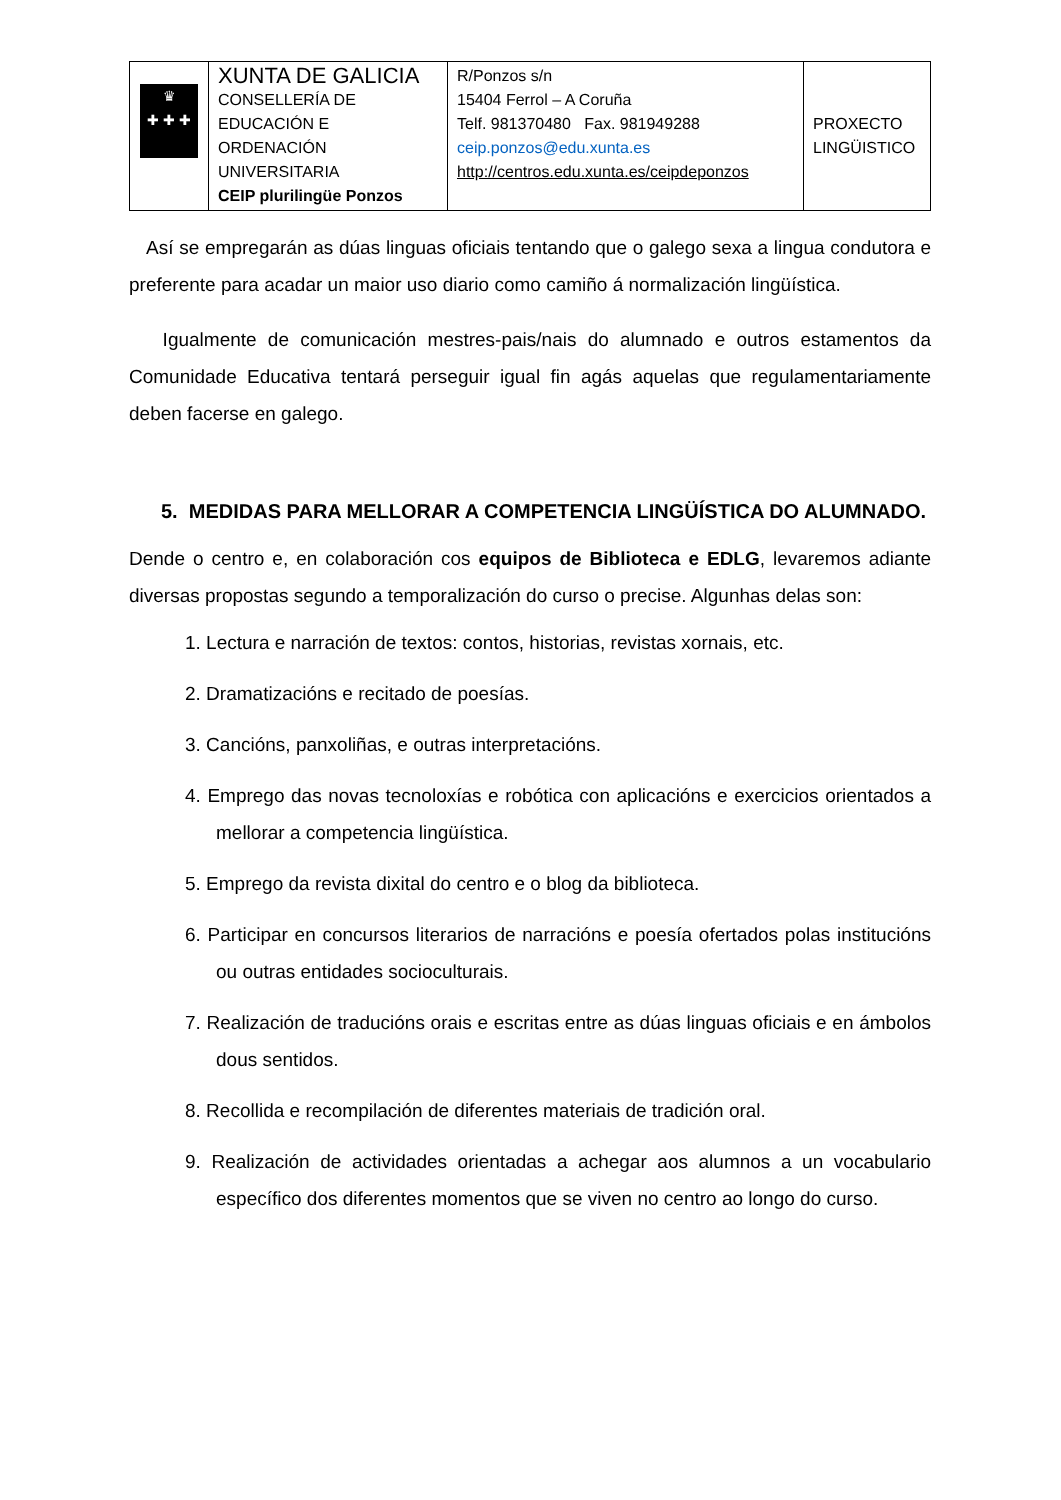| ♛ ✚ ✚ ✚ | XUNTA DE GALICIA CONSELLERÍA DE EDUCACIÓN E ORDENACIÓN UNIVERSITARIA CEIP plurilingüe Ponzos | R/Ponzos s/n 15404 Ferrol – A Coruña Telf. 981370480 Fax. 981949288 ceip.ponzos@edu.xunta.es http://centros.edu.xunta.es/ceipdeponzos | PROXECTO LINGÜISTICO |
Así se empregarán as dúas linguas oficiais tentando que o galego sexa a lingua condutora e preferente para acadar un maior uso diario como camiño á normalización lingüística.
Igualmente de comunicación mestres-pais/nais do alumnado e outros estamentos da Comunidade Educativa tentará perseguir igual fin agás aquelas que regulamentariamente deben facerse en galego.
5. MEDIDAS PARA MELLORAR A COMPETENCIA LINGÜÍSTICA DO ALUMNADO.
Dende o centro e, en colaboración cos equipos de Biblioteca e EDLG, levaremos adiante diversas propostas segundo a temporalización do curso o precise. Algunhas delas son:
1. Lectura e narración de textos: contos, historias, revistas xornais, etc.
2. Dramatizacións e recitado de poesías.
3. Cancións, panxoliñas, e outras interpretacións.
4. Emprego das novas tecnoloxías e robótica con aplicacións e exercicios orientados a mellorar a competencia lingüística.
5. Emprego da revista dixital do centro e o blog da biblioteca.
6. Participar en concursos literarios de narracións e poesía ofertados polas institucións ou outras entidades socioculturais.
7. Realización de traducións orais e escritas entre as dúas linguas oficiais e en ámbolos dous sentidos.
8. Recollida e recompilación de diferentes materiais de tradición oral.
9. Realización de actividades orientadas a achegar aos alumnos a un vocabulario específico dos diferentes momentos que se viven no centro ao longo do curso.